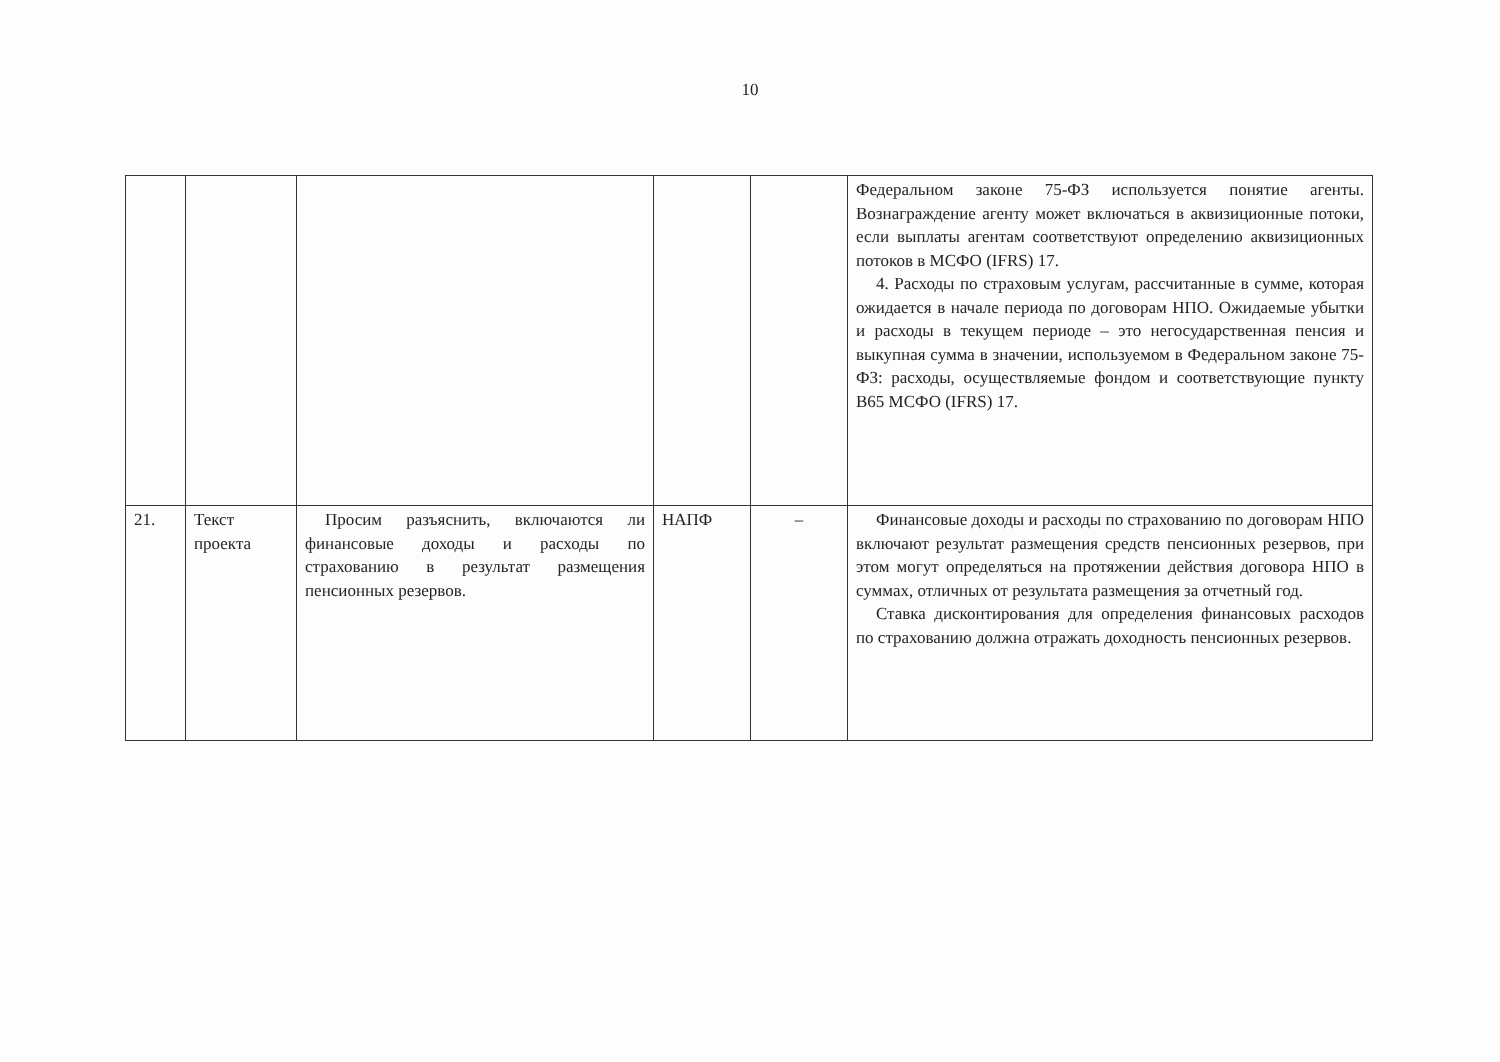10
| | | | | | Федеральном законе 75-ФЗ используется понятие агенты. Вознаграждение агенту может включаться в аквизиционные потоки, если выплаты агентам соответствуют определению аквизиционных потоков в МСФО (IFRS) 17. 4. Расходы по страховым услугам, рассчитанные в сумме, которая ожидается в начале периода по договорам НПО. Ожидаемые убытки и расходы в текущем периоде – это негосударственная пенсия и выкупная сумма в значении, используемом в Федеральном законе 75-ФЗ: расходы, осуществляемые фондом и соответствующие пункту B65 МСФО (IFRS) 17. |
| 21. | Текст проекта | Просим разъяснить, включаются ли финансовые доходы и расходы по страхованию в результат размещения пенсионных резервов. | НАПФ | – | Финансовые доходы и расходы по страхованию по договорам НПО включают результат размещения средств пенсионных резервов, при этом могут определяться на протяжении действия договора НПО в суммах, отличных от результата размещения за отчетный год. Ставка дисконтирования для определения финансовых расходов по страхованию должна отражать доходность пенсионных резервов. |